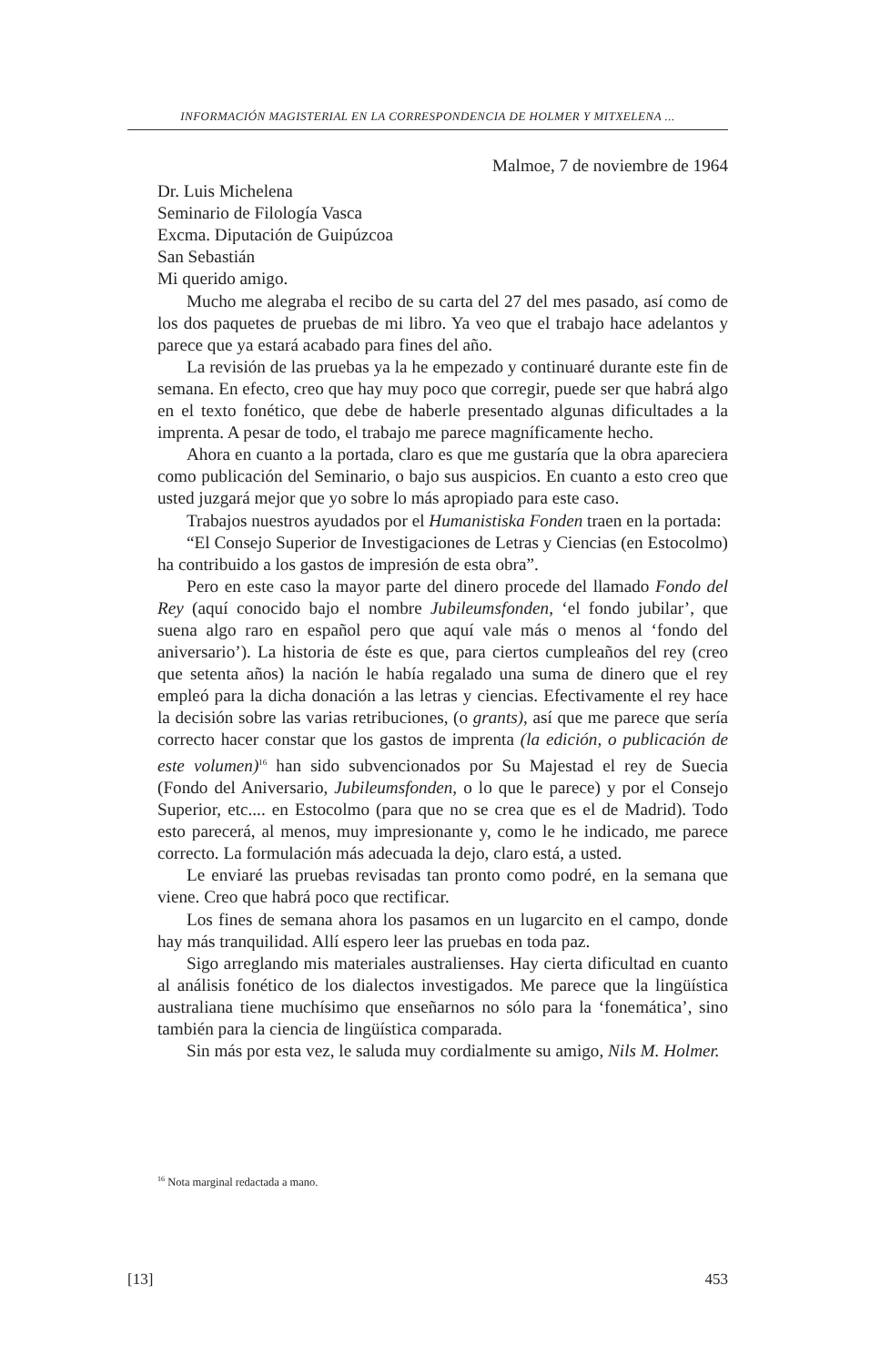INFORMACIÓN MAGISTERIAL EN LA CORRESPONDENCIA DE HOLMER Y MITXELENA ...
Malmoe, 7 de noviembre de 1964
Dr. Luis Michelena
Seminario de Filología Vasca
Excma. Diputación de Guipúzcoa
San Sebastián
Mi querido amigo.
Mucho me alegraba el recibo de su carta del 27 del mes pasado, así como de los dos paquetes de pruebas de mi libro. Ya veo que el trabajo hace adelantos y parece que ya estará acabado para fines del año.
La revisión de las pruebas ya la he empezado y continuaré durante este fin de semana. En efecto, creo que hay muy poco que corregir, puede ser que habrá algo en el texto fonético, que debe de haberle presentado algunas dificultades a la imprenta. A pesar de todo, el trabajo me parece magníficamente hecho.
Ahora en cuanto a la portada, claro es que me gustaría que la obra apareciera como publicación del Seminario, o bajo sus auspicios. En cuanto a esto creo que usted juzgará mejor que yo sobre lo más apropiado para este caso.
Trabajos nuestros ayudados por el Humanistiska Fonden traen en la portada:
“El Consejo Superior de Investigaciones de Letras y Ciencias (en Estocolmo) ha contribuido a los gastos de impresión de esta obra”.
Pero en este caso la mayor parte del dinero procede del llamado Fondo del Rey (aquí conocido bajo el nombre Jubileumsfonden, ‘el fondo jubilar’, que suena algo raro en español pero que aquí vale más o menos al ‘fondo del aniversario’). La historia de éste es que, para ciertos cumpleaños del rey (creo que setenta años) la nación le había regalado una suma de dinero que el rey empleó para la dicha donación a las letras y ciencias. Efectivamente el rey hace la decisión sobre las varias retribuciones, (o grants), así que me parece que sería correcto hacer constar que los gastos de imprenta (la edición, o publicación de este volumen)<sup>16</sup> han sido subvencionados por Su Majestad el rey de Suecia (Fondo del Aniversario, Jubileumsfonden, o lo que le parece) y por el Consejo Superior, etc.... en Estocolmo (para que no se crea que es el de Madrid). Todo esto parecerá, al menos, muy impresionante y, como le he indicado, me parece correcto. La formulación más adecuada la dejo, claro está, a usted.
Le enviaré las pruebas revisadas tan pronto como podré, en la semana que viene. Creo que habrá poco que rectificar.
Los fines de semana ahora los pasamos en un lugarcito en el campo, donde hay más tranquilidad. Allí espero leer las pruebas en toda paz.
Sigo arreglando mis materiales australienses. Hay cierta dificultad en cuanto al análisis fonético de los dialectos investigados. Me parece que la lingüística australiana tiene muchísimo que enseñarnos no sólo para la ‘fonemática’, sino también para la ciencia de lingüística comparada.
Sin más por esta vez, le saluda muy cordialmente su amigo, Nils M. Holmer.
<sup>16</sup> Nota marginal redactada a mano.
[13] 453